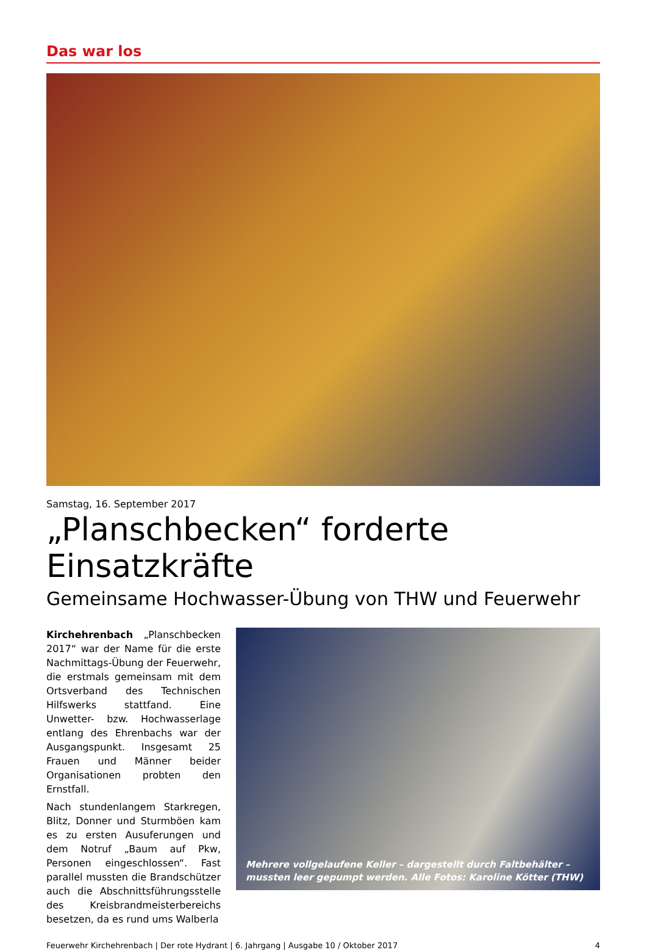Das war los
Samstag, 16. September 2017
„Planschbecken“ forderte Einsatzkräfte
Gemeinsame Hochwasser-Übung von THW und Feuerwehr
Kirchehrenbach „Planschbecken 2017“ war der Name für die erste Nachmittags-Übung der Feuerwehr, die erstmals gemeinsam mit dem Ortsverband des Technischen Hilfswerks stattfand. Eine Unwetter- bzw. Hochwasserlage entlang des Ehrenbachs war der Ausgangspunkt. Insgesamt 25 Frauen und Männer beider Organisationen probten den Ernstfall.
Nach stundenlangem Starkregen, Blitz, Donner und Sturmböen kam es zu ersten Ausuferungen und dem Notruf „Baum auf Pkw, Personen eingeschlossen“. Fast parallel mussten die Brandschützer auch die Abschnittsführungsstelle des Kreisbrandmeisterbereichs besetzen, da es rund ums Walberla
Mehrere vollgelaufene Keller – dargestellt durch Faltbehälter – mussten leer gepumpt werden. Alle Fotos: Karoline Kötter (THW)
Feuerwehr Kirchehrenbach | Der rote Hydrant | 6. Jahrgang | Ausgabe 10 / Oktober 2017 4